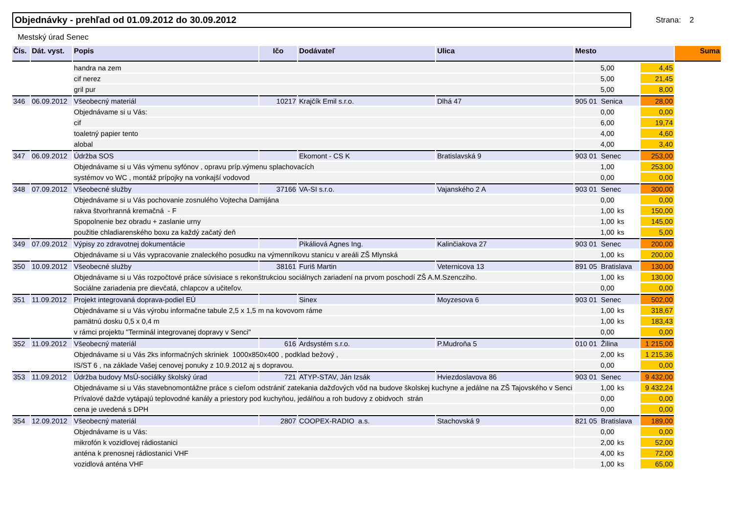Objednávky - prehľad od 01.09.2012 do 30.09.2012
Strana: 2
Mestský úrad Senec
| Čís. | Dát. vyst. | Popis | Ičo | Dodávateľ | Ulica | Mesto | | | Suma |
| --- | --- | --- | --- | --- | --- | --- | --- | --- | --- |
| | | handra na zem | | | | 5,00 | | 4,45 | |
| | | cif nerez | | | | 5,00 | | 21,45 | |
| | | gril pur | | | | 5,00 | | 8,00 | |
| 346 | 06.09.2012 | Všeobecný materiál | 10217 | Krajčík Emil s.r.o. | Dlhá 47 | 905 01 Senica | | 28,00 | |
| | | Objednávame si u Vás: | | | | 0,00 | | 0,00 | |
| | | cif | | | | 6,00 | | 19,74 | |
| | | toaletný papier tento | | | | 4,00 | | 4,60 | |
| | | alobal | | | | 4,00 | | 3,40 | |
| 347 | 06.09.2012 | Údržba SOS | | Ekomont - CS K | Bratislavská 9 | 903 01 Senec | | 253,00 | |
| | | Objednávame si u Vás výmenu syfónov , opravu príp.výmenu splachovacích | | | | 1,00 | | 253,00 | |
| | | systémov vo WC , montáž prípojky na vonkajší vodovod | | | | 0,00 | | 0,00 | |
| 348 | 07.09.2012 | Všeobecné služby | 37166 | VA-SI s.r.o. | Vajanského 2 A | 903 01 Senec | | 300,00 | |
| | | Objednávame si u Vás pochovanie zosnulého Vojtecha Damijána | | | | 0,00 | | 0,00 | |
| | | rakva štvorhranná kremačná - F | | | | 1,00 | ks | 150,00 | |
| | | Spopolnenie bez obradu + zaslanie urny | | | | 1,00 | ks | 145,00 | |
| | | použitie chladiarenského boxu za každý začatý deň | | | | 1,00 | ks | 5,00 | |
| 349 | 07.09.2012 | Výpisy zo zdravotnej dokumentácie | | Pikáliová Agnes Ing. | Kalinčiakova 27 | 903 01 Senec | | 200,00 | |
| | | Objednávame si u Vás vypracovanie znaleckého posudku na výmenníkovu stanicu v areáli ZŠ Mlynská | | | | 1,00 | ks | 200,00 | |
| 350 | 10.09.2012 | Všeobecné služby | 38161 | Furiš Martin | Veternicova 13 | 891 05 Bratislava | | 130,00 | |
| | | Objednávame si u Vás rozpočtové práce súvisiace s rekonštrukciou sociálnych zariadení na prvom poschodí ZŠ A.M.Szencziho. | | | | 1,00 | ks | 130,00 | |
| | | Sociálne zariadenia pre dievčatá, chlapcov a učiteľov. | | | | 0,00 | | 0,00 | |
| 351 | 11.09.2012 | Projekt integrovaná doprava-podiel EÚ | | Sinex | Moyzesova 6 | 903 01 Senec | | 502,00 | |
| | | Objednávame si u Vás výrobu informačne tabule 2,5 x 1,5 m na kovovom ráme | | | | 1,00 | ks | 318,67 | |
| | | pamätnú dosku 0,5 x 0,4 m | | | | 1,00 | ks | 183,43 | |
| | | v rámci projektu "Terminál integrovanej dopravy v Senci" | | | | 0,00 | | 0,00 | |
| 352 | 11.09.2012 | Všeobecný materiál | 616 | Ardsystém s.r.o. | P.Mudroňa 5 | 010 01 Žilina | | 1 215,00 | |
| | | Objednávame si u Vás 2ks informačných skriniek 1000x850x400 , podklad bežový , | | | | 2,00 | ks | 1 215,36 | |
| | | IS/ST 6 , na základe Vašej cenovej ponuky z 10.9.2012 aj s dopravou. | | | | 0,00 | | 0,00 | |
| 353 | 11.09.2012 | Údržba budovy MsÚ-sociálky školský úrad | 721 | ATYP-STAV, Ján Izsák | Hviezdoslavova 86 | 903 01 Senec | | 9 432,00 | |
| | | Objednávame si u Vás stavebnomontážne práce s cieľom odstrániť zatekania dažďových vôd na budove školskej kuchyne a jedálne na ZŠ Tajovského v Senci | | | | 1,00 | ks | 9 432,24 | |
| | | Prívalové dažde vytápajú teplovodné kanály a priestory pod kuchyňou, jedálňou a roh budovy z obidvoch strán | | | | 0,00 | | 0,00 | |
| | | cena je uvedená s DPH | | | | 0,00 | | 0,00 | |
| 354 | 12.09.2012 | Všeobecný materiál | 2807 | COOPEX-RADIO a.s. | Stachovská 9 | 821 05 Bratislava | | 189,00 | |
| | | Objednávame is u Vás: | | | | 0,00 | | 0,00 | |
| | | mikrofón k vozidlovej rádiostanici | | | | 2,00 | ks | 52,00 | |
| | | anténa k prenosnej rádiostanici VHF | | | | 4,00 | ks | 72,00 | |
| | | vozidlová anténa VHF | | | | 1,00 | ks | 65,00 | |